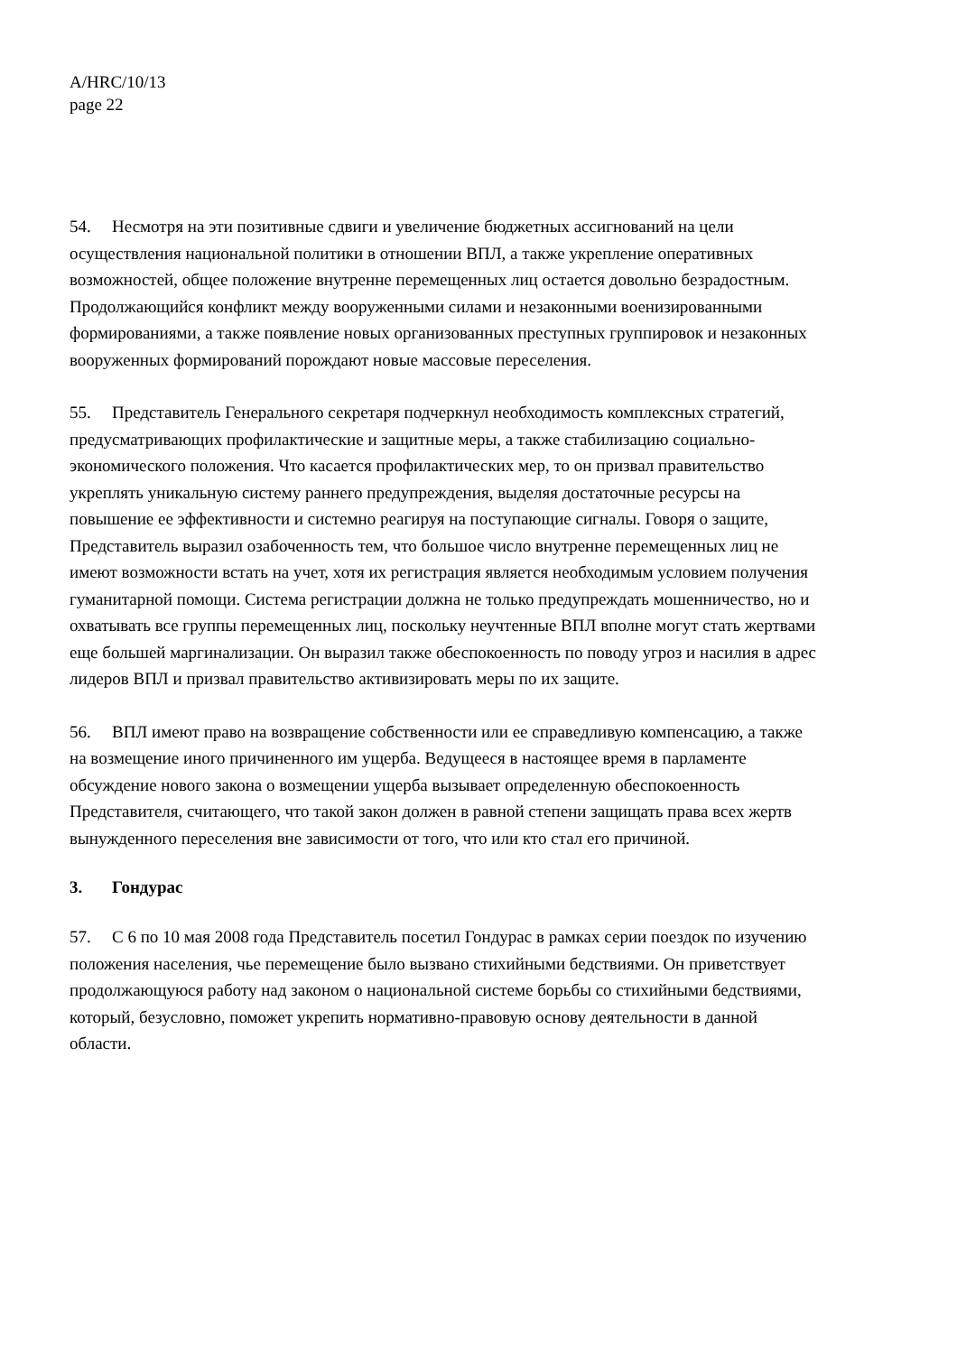A/HRC/10/13
page 22
54. Несмотря на эти позитивные сдвиги и увеличение бюджетных ассигнований на цели осуществления национальной политики в отношении ВПЛ, а также укрепление оперативных возможностей, общее положение внутренне перемещенных лиц остается довольно безрадостным. Продолжающийся конфликт между вооруженными силами и незаконными военизированными формированиями, а также появление новых организованных преступных группировок и незаконных вооруженных формирований порождают новые массовые переселения.
55. Представитель Генерального секретаря подчеркнул необходимость комплексных стратегий, предусматривающих профилактические и защитные меры, а также стабилизацию социально-экономического положения. Что касается профилактических мер, то он призвал правительство укреплять уникальную систему раннего предупреждения, выделяя достаточные ресурсы на повышение ее эффективности и системно реагируя на поступающие сигналы. Говоря о защите, Представитель выразил озабоченность тем, что большое число внутренне перемещенных лиц не имеют возможности встать на учет, хотя их регистрация является необходимым условием получения гуманитарной помощи. Система регистрации должна не только предупреждать мошенничество, но и охватывать все группы перемещенных лиц, поскольку неучтенные ВПЛ вполне могут стать жертвами еще большей маргинализации. Он выразил также обеспокоенность по поводу угроз и насилия в адрес лидеров ВПЛ и призвал правительство активизировать меры по их защите.
56. ВПЛ имеют право на возвращение собственности или ее справедливую компенсацию, а также на возмещение иного причиненного им ущерба. Ведущееся в настоящее время в парламенте обсуждение нового закона о возмещении ущерба вызывает определенную обеспокоенность Представителя, считающего, что такой закон должен в равной степени защищать права всех жертв вынужденного переселения вне зависимости от того, что или кто стал его причиной.
3. Гондурас
57. С 6 по 10 мая 2008 года Представитель посетил Гондурас в рамках серии поездок по изучению положения населения, чье перемещение было вызвано стихийными бедствиями. Он приветствует продолжающуюся работу над законом о национальной системе борьбы со стихийными бедствиями, который, безусловно, поможет укрепить нормативно-правовую основу деятельности в данной области.